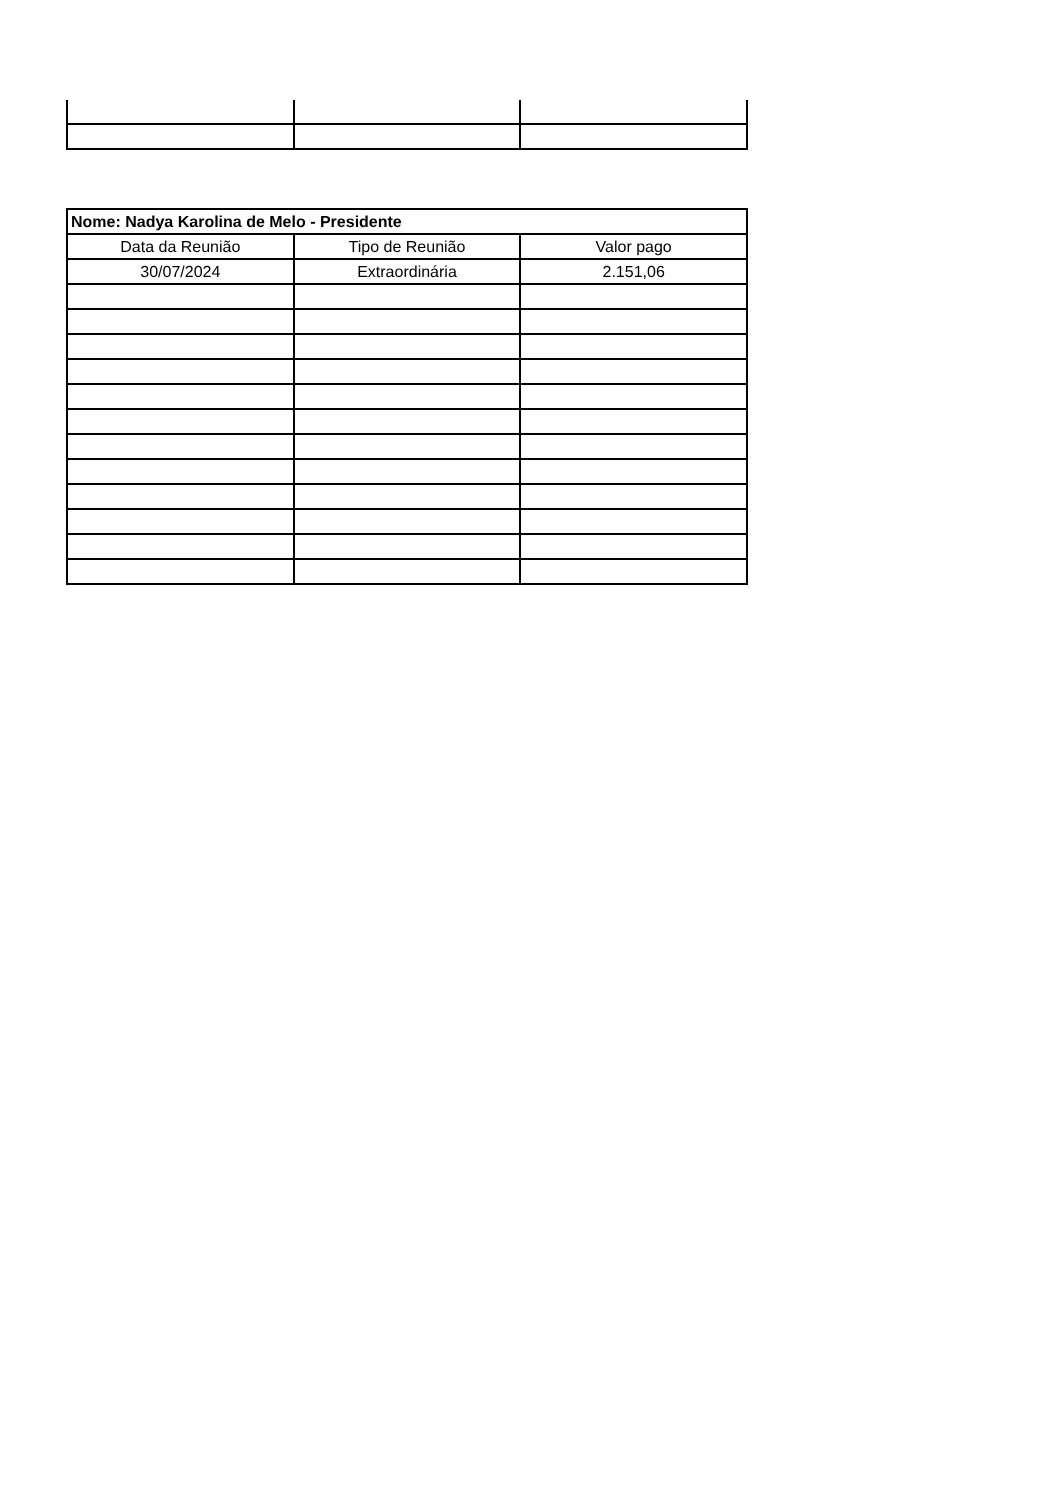| Nome: Nadya Karolina de Melo - Presidente | | |
| --- | --- | --- |
| Data da Reunião | Tipo de Reunião | Valor pago |
| 30/07/2024 | Extraordinária | 2.151,06 |